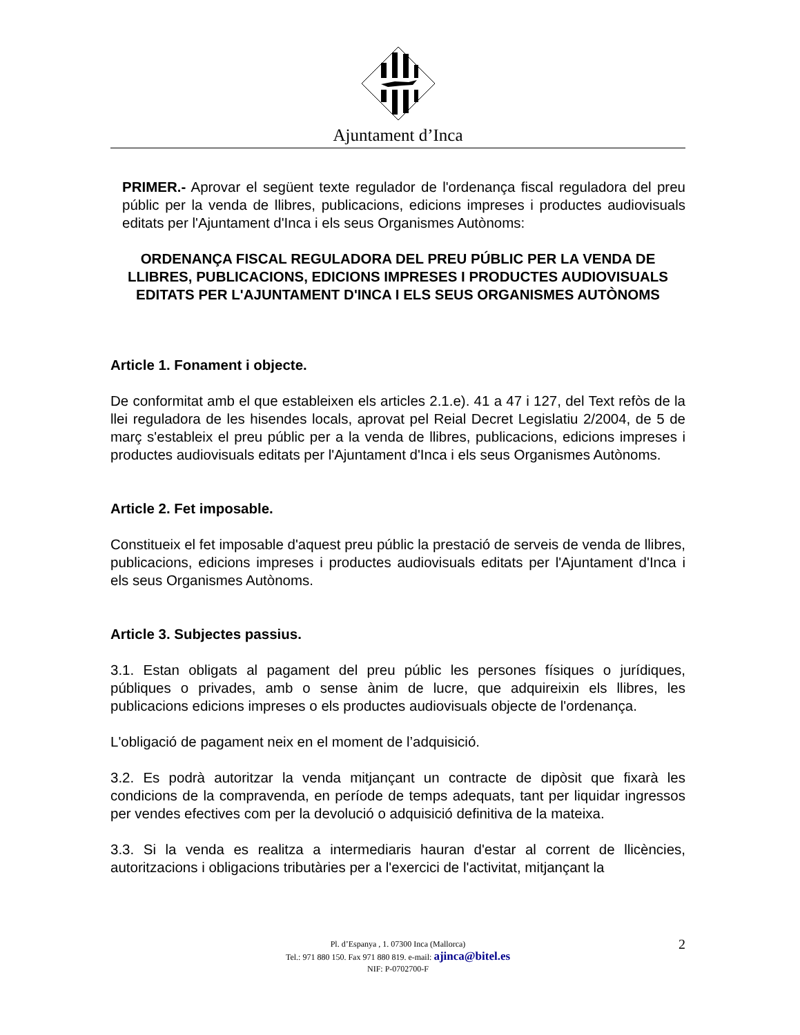Ajuntament d’Inca
PRIMER.- Aprovar el següent texte regulador de l'ordenança fiscal reguladora del preu públic per la venda de llibres, publicacions, edicions impreses i productes audiovisuals editats per l'Ajuntament d'Inca i els seus Organismes Autònoms:
ORDENANÇA FISCAL REGULADORA DEL PREU PÚBLIC PER LA VENDA DE LLIBRES, PUBLICACIONS, EDICIONS IMPRESES I PRODUCTES AUDIOVISUALS EDITATS PER L'AJUNTAMENT D'INCA I ELS SEUS ORGANISMES AUTÒNOMS
Article 1. Fonament i objecte.
De conformitat amb el que estableixen els articles 2.1.e). 41 a 47 i 127, del Text refòs de la llei reguladora de les hisendes locals, aprovat pel Reial Decret Legislatiu 2/2004, de 5 de març s'estableix el preu públic per a la venda de llibres, publicacions, edicions impreses i productes audiovisuals editats per l'Ajuntament d'Inca i els seus Organismes Autònoms.
Article 2. Fet imposable.
Constitueix el fet imposable d'aquest preu públic la prestació de serveis de venda de llibres, publicacions, edicions impreses i productes audiovisuals editats per l'Ajuntament d'Inca i els seus Organismes Autònoms.
Article 3. Subjectes passius.
3.1. Estan obligats al pagament del preu públic les persones físiques o jurídiques, públiques o privades, amb o sense ànim de lucre, que adquireixin els llibres, les publicacions edicions impreses o els productes audiovisuals objecte de l'ordenança.
L'obligació de pagament neix en el moment de l’adquisició.
3.2. Es podrà autoritzar la venda mitjançant un contracte de dipòsit que fixarà les condicions de la compravenda, en període de temps adequats, tant per liquidar ingressos per vendes efectives com per la devolució o adquisició definitiva de la mateixa.
3.3. Si la venda es realitza a intermediaris hauran d'estar al corrent de llicències, autoritzacions i obligacions tributàries per a l'exercici de l'activitat, mitjançant la
2 Pl. d’Espanya , 1. 07300 Inca (Mallorca)
Tel.: 971 880 150. Fax 971 880 819. e-mail: ajinca@bitel.es
NIF: P-0702700-F